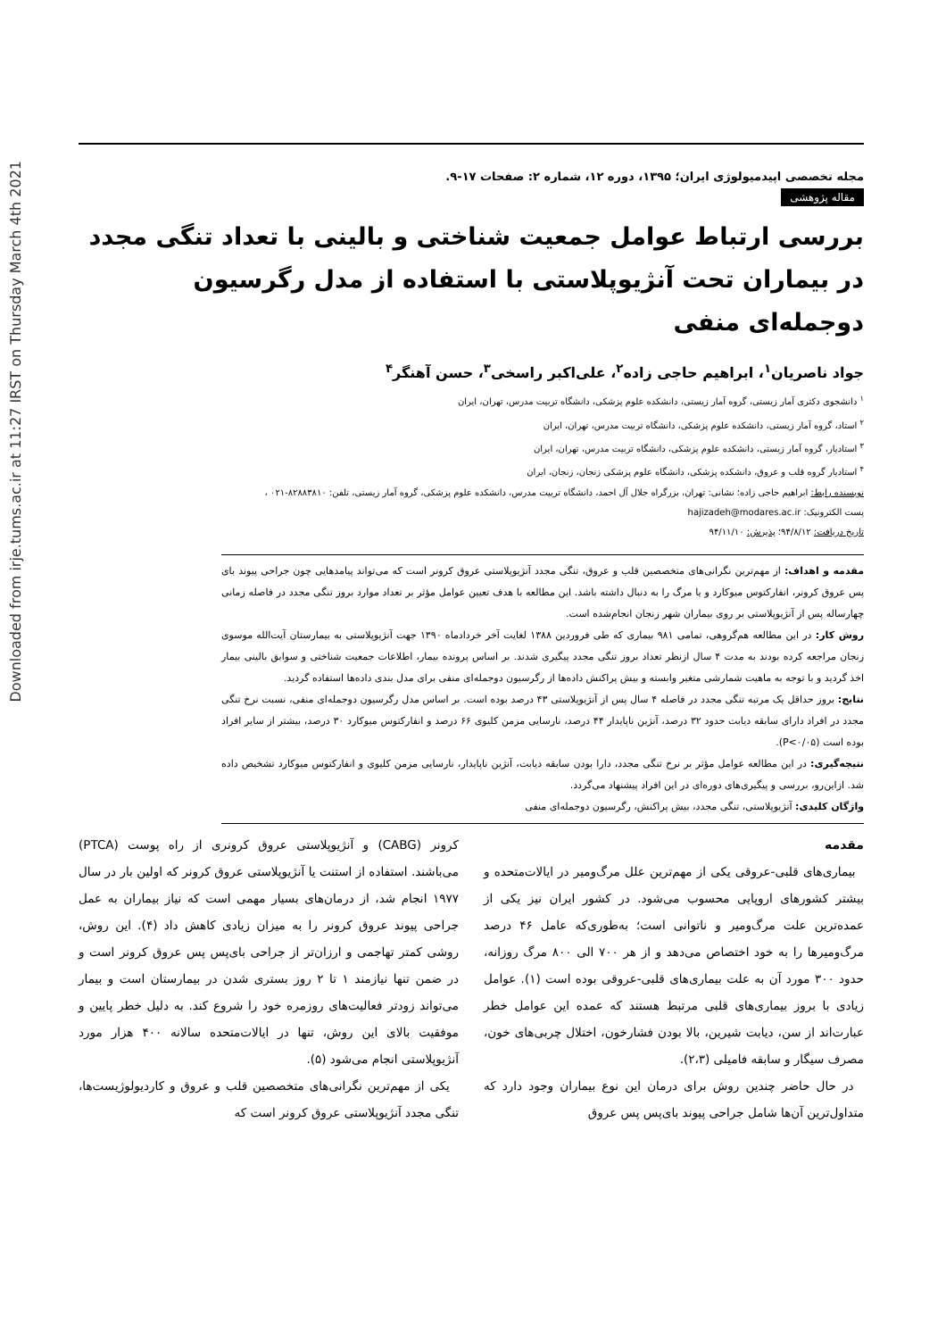Downloaded from irje.tums.ac.ir at 11:27 IRST on Thursday March 4th 2021
مجله تخصصی اپیدمیولوژی ایران؛ ۱۳۹۵، دوره ۱۲، شماره ۲: صفحات ۱۷-۹.
مقاله پژوهشی
بررسی ارتباط عوامل جمعیت شناختی و بالینی با تعداد تنگی مجدد در بیماران تحت آنژیوپلاستی با استفاده از مدل رگرسیون دوجمله‌ای منفی
جواد ناصریان<sup>۱</sup>، ابراهیم حاجی زاده<sup>۲</sup>، علی‌اکبر راسخی<sup>۳</sup>، حسن آهنگر<sup>۴</sup>
<sup>۱</sup> دانشجوی دکتری آمار زیستی، گروه آمار زیستی، دانشکده علوم پزشکی، دانشگاه تربیت مدرس، تهران، ایران
<sup>۲</sup> استاد، گروه آمار زیستی، دانشکده علوم پزشکی، دانشگاه تربیت مدرس، تهران، ایران
<sup>۳</sup> استادیار، گروه آمار زیستی، دانشکده علوم پزشکی، دانشگاه تربیت مدرس، تهران، ایران
<sup>۴</sup> استادیار گروه قلب و عروق، دانشکده پزشکی، دانشگاه علوم پزشکی زنجان، زنجان، ایران
نویسنده رابط: ابراهیم حاجی زاده؛ نشانی: تهران، بزرگراه جلال آل احمد، دانشگاه تربیت مدرس، دانشکده علوم پزشکی، گروه آمار زیستی، تلفن: ۸۲۸۸۳۸۱۰-۰۲۱ ،
پست الکترونیک: hajizadeh@modares.ac.ir
تاریخ دریافت: ۹۴/۸/۱۲؛ پذیرش: ۹۴/۱۱/۱۰
مقدمه و اهداف: از مهم‌ترین نگرانی‌های متخصصین قلب و عروق، تنگی مجدد آنژیوپلاستی عروق کرونر است که می‌تواند پیامدهایی چون جراحی پیوند بای پس عروق کرونر، انفارکتوس میوکارد و یا مرگ را به دنبال داشته باشد. این مطالعه با هدف تعیین عوامل مؤثر بر تعداد موارد بروز تنگی مجدد در فاصله زمانی چهارساله پس از آنژیوپلاستی بر روی بیماران شهر زنجان انجام‌شده است.
روش کار: در این مطالعه هم‌گروهی، تمامی ۹۸۱ بیماری که طی فروردین ۱۳۸۸ لغایت آخر خردادماه ۱۳۹۰ جهت آنژیوپلاستی به بیمارستان آیت‌الله موسوی زنجان مراجعه کرده بودند به مدت ۴ سال ازنظر تعداد بروز تنگی مجدد پیگیری شدند. بر اساس پرونده بیمار، اطلاعات جمعیت شناختی و سوابق بالینی بیمار اخذ گردید و با توجه به ماهیت شمارشی متغیر وابسته و بیش پراکنش داده‌ها از رگرسیون دوجمله‌ای منفی برای مدل بندی داده‌ها استفاده گردید.
نتایج: بروز حداقل یک مرتبه تنگی مجدد در فاصله ۴ سال پس از آنژیوپلاستی ۴۳ درصد بوده است. بر اساس مدل رگرسیون دوجمله‌ای منفی، نسبت نرخ تنگی مجدد در افراد دارای سابقه دیابت حدود ۳۲ درصد، آنژین ناپایدار ۴۴ درصد، نارسایی مزمن کلیوی ۶۶ درصد و انفارکتوس میوکارد ۳۰ درصد، بیشتر از سایر افراد بوده است (P<۰/۰۵).
نتیجه‌گیری: در این مطالعه عوامل مؤثر بر نرخ تنگی مجدد، دارا بودن سابقه دیابت، آنژین ناپایدار، نارسایی مزمن کلیوی و انفارکتوس میوکارد تشخیص داده شد. ازاین‌رو، بررسی و پیگیری‌های دوره‌ای در این افراد پیشنهاد می‌گردد.
واژگان کلیدی: آنژیوپلاستی، تنگی مجدد، بیش پراکنش، رگرسیون دوجمله‌ای منفی
مقدمه
بیماری‌های قلبی-عروقی یکی از مهم‌ترین علل مرگ‌ومیر در ایالات‌متحده و بیشتر کشورهای اروپایی محسوب می‌شود. در کشور ایران نیز یکی از عمده‌ترین علت مرگ‌ومیر و ناتوانی است؛ به‌طوری‌که عامل ۴۶ درصد مرگ‌ومیرها را به خود اختصاص می‌دهد و از هر ۷۰۰ الی ۸۰۰ مرگ روزانه، حدود ۳۰۰ مورد آن به علت بیماری‌های قلبی-عروقی بوده است (۱). عوامل زیادی با بروز بیماری‌های قلبی مرتبط هستند که عمده این عوامل خطر عبارت‌اند از سن، دیابت شیرین، بالا بودن فشارخون، اختلال چربی‌های خون، مصرف سیگار و سابقه فامیلی (۲،۳).
در حال حاضر چندین روش برای درمان این نوع بیماران وجود دارد که متداول‌ترین آن‌ها شامل جراحی پیوند بای‌پس پس عروق
کرونر (CABG) و آنژیوپلاستی عروق کرونری از راه پوست (PTCA) می‌باشند. استفاده از استنت یا آنژیوپلاستی عروق کرونر که اولین بار در سال ۱۹۷۷ انجام شد، از درمان‌های بسیار مهمی است که نیاز بیماران به عمل جراحی پیوند عروق کرونر را به میزان زیادی کاهش داد (۴). این روش، روشی کمتر تهاجمی و ارزان‌تر از جراحی بای‌پس پس عروق کرونر است و در ضمن تنها نیازمند ۱ تا ۲ روز بستری شدن در بیمارستان است و بیمار می‌تواند زودتر فعالیت‌های روزمره خود را شروع کند. به دلیل خطر پایین و موفقیت بالای این روش، تنها در ایالات‌متحده سالانه ۴۰۰ هزار مورد آنژیوپلاستی انجام می‌شود (۵).
یکی از مهم‌ترین نگرانی‌های متخصصین قلب و عروق و کاردیولوژیست‌ها، تنگی مجدد آنژیوپلاستی عروق کرونر است که